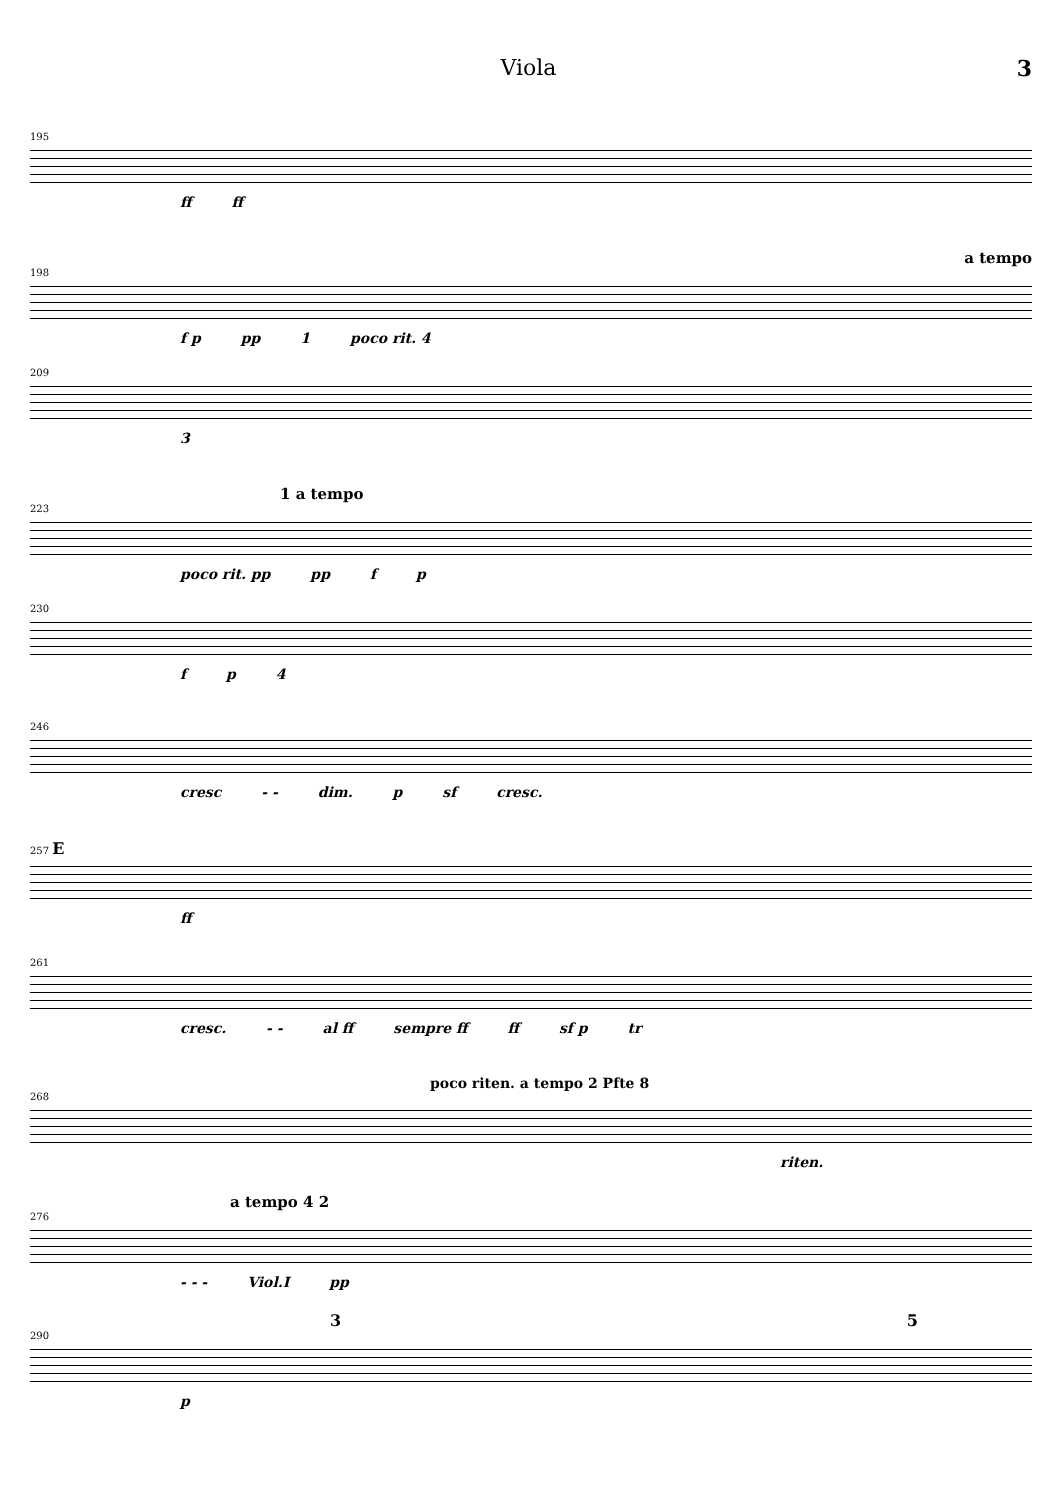Viola 3
195
ff ff
a tempo
198
f p pp 1 poco rit. 4
209
3
1 a tempo
223
poco rit. pp pp f p
230
f p 4
246
cresc - - dim. p sf cresc.
257 E
ff
261
cresc. - - al ff sempre ff ff sf p tr
poco riten. a tempo 2 Pfte 8
268
riten.
a tempo 4 2
276
- - - Viol.I pp
3 5
290
p